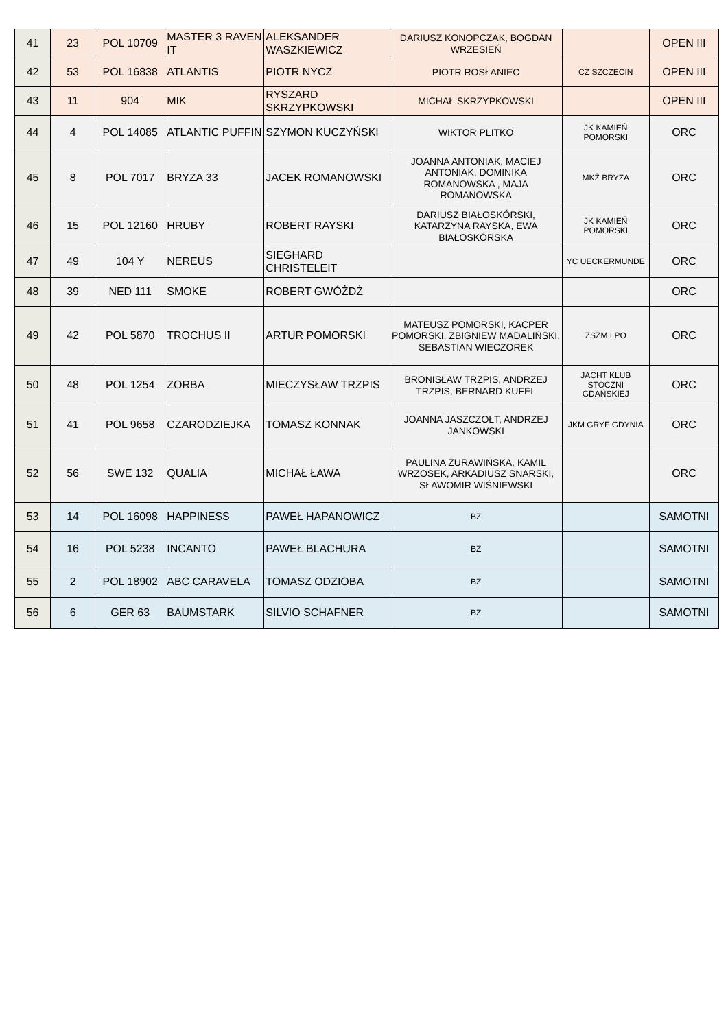| 41 | 23 | POL 10709 | MASTER 3 RAVEN IT | ALEKSANDER WASZKIEWICZ | DARIUSZ KONOPCZAK, BOGDAN WRZESIEŃ | | OPEN III |
| 42 | 53 | POL 16838 | ATLANTIS | PIOTR NYCZ | PIOTR ROSŁANIEC | CŻ SZCZECIN | OPEN III |
| 43 | 11 | 904 | MIK | RYSZARD SKRZYPKOWSKI | MICHAŁ SKRZYPKOWSKI | | OPEN III |
| 44 | 4 | POL 14085 | ATLANTIC PUFFIN | SZYMON KUCZYŃSKI | WIKTOR PLITKO | JK KAMIEŃ POMORSKI | ORC |
| 45 | 8 | POL 7017 | BRYZA 33 | JACEK ROMANOWSKI | JOANNA ANTONIAK, MACIEJ ANTONIAK, DOMINIKA ROMANOWSKA , MAJA ROMANOWSKA | MKŻ BRYZA | ORC |
| 46 | 15 | POL 12160 | HRUBY | ROBERT RAYSKI | DARIUSZ BIAŁOSKÓRSKI, KATARZYNA RAYSKA, EWA BIAŁOSKÓRSKA | JK KAMIEŃ POMORSKI | ORC |
| 47 | 49 | 104 Y | NEREUS | SIEGHARD CHRISTELEIT | | YC UECKERMUNDE | ORC |
| 48 | 39 | NED 111 | SMOKE | ROBERT GWÓŻDŻ | | | ORC |
| 49 | 42 | POL 5870 | TROCHUS II | ARTUR POMORSKI | MATEUSZ POMORSKI, KACPER POMORSKI, ZBIGNIEW MADALIŃSKI, SEBASTIAN WIECZOREK | ZSŻM I PO | ORC |
| 50 | 48 | POL 1254 | ZORBA | MIECZYSŁAW TRZPIS | BRONISŁAW TRZPIS, ANDRZEJ TRZPIS, BERNARD KUFEL | JACHT KLUB STOCZNI GDAŃSKIEJ | ORC |
| 51 | 41 | POL 9658 | CZARODZIEJKA | TOMASZ KONNAK | JOANNA JASZCZOŁT, ANDRZEJ JANKOWSKI | JKM GRYF GDYNIA | ORC |
| 52 | 56 | SWE 132 | QUALIA | MICHAŁ ŁAWA | PAULINA ŻURAWIŃSKA, KAMIL WRZOSEK, ARKADIUSZ SNARSKI, SŁAWOMIR WIŚNIEWSKI | | ORC |
| 53 | 14 | POL 16098 | HAPPINESS | PAWEŁ HAPANOWICZ | BZ | | SAMOTNI |
| 54 | 16 | POL 5238 | INCANTO | PAWEŁ BLACHURA | BZ | | SAMOTNI |
| 55 | 2 | POL 18902 | ABC CARAVELA | TOMASZ ODZIOBA | BZ | | SAMOTNI |
| 56 | 6 | GER 63 | BAUMSTARK | SILVIO SCHAFNER | BZ | | SAMOTNI |